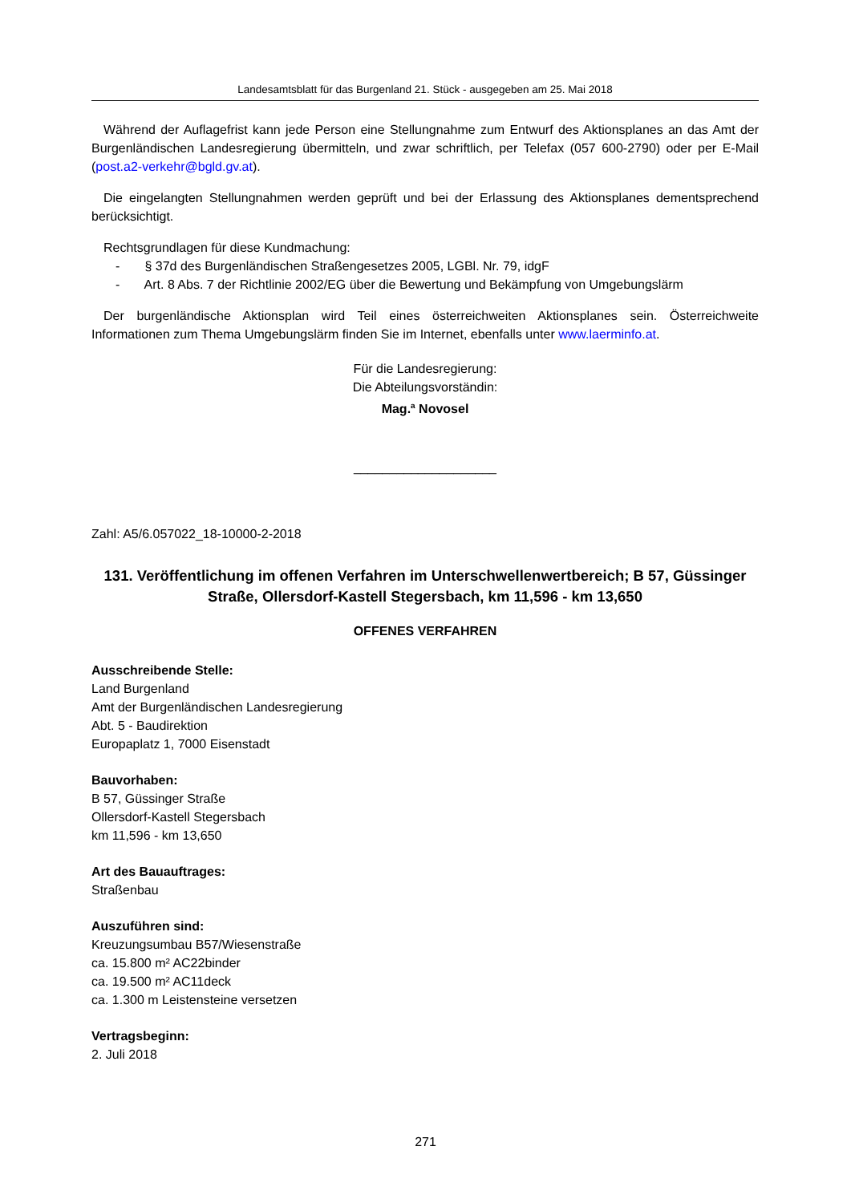Landesamtsblatt für das Burgenland 21. Stück - ausgegeben am 25. Mai 2018
Während der Auflagefrist kann jede Person eine Stellungnahme zum Entwurf des Aktionsplanes an das Amt der Burgenländischen Landesregierung übermitteln, und zwar schriftlich, per Telefax (057 600-2790) oder per E-Mail (post.a2-verkehr@bgld.gv.at).
Die eingelangten Stellungnahmen werden geprüft und bei der Erlassung des Aktionsplanes dementsprechend berücksichtigt.
Rechtsgrundlagen für diese Kundmachung:
- § 37d des Burgenländischen Straßengesetzes 2005, LGBl. Nr. 79, idgF
- Art. 8 Abs. 7 der Richtlinie 2002/EG über die Bewertung und Bekämpfung von Umgebungslärm
Der burgenländische Aktionsplan wird Teil eines österreichweiten Aktionsplanes sein. Österreichweite Informationen zum Thema Umgebungslärm finden Sie im Internet, ebenfalls unter www.laerminfo.at.
Für die Landesregierung:
Die Abteilungsvorständin:
Mag.<sup>a</sup> Novosel
____________________
Zahl: A5/6.057022_18-10000-2-2018
131. Veröffentlichung im offenen Verfahren im Unterschwellenwertbereich; B 57, Güssinger Straße, Ollersdorf-Kastell Stegersbach, km 11,596 - km 13,650
OFFENES VERFAHREN
Ausschreibende Stelle:
Land Burgenland
Amt der Burgenländischen Landesregierung
Abt. 5 - Baudirektion
Europaplatz 1, 7000 Eisenstadt
Bauvorhaben:
B 57, Güssinger Straße
Ollersdorf-Kastell Stegersbach
km 11,596 - km 13,650
Art des Bauauftrages:
Straßenbau
Auszuführen sind:
Kreuzungsumbau B57/Wiesenstraße
ca. 15.800 m² AC22binder
ca. 19.500 m² AC11deck
ca. 1.300 m Leistensteine versetzen
Vertragsbeginn:
2. Juli 2018
271